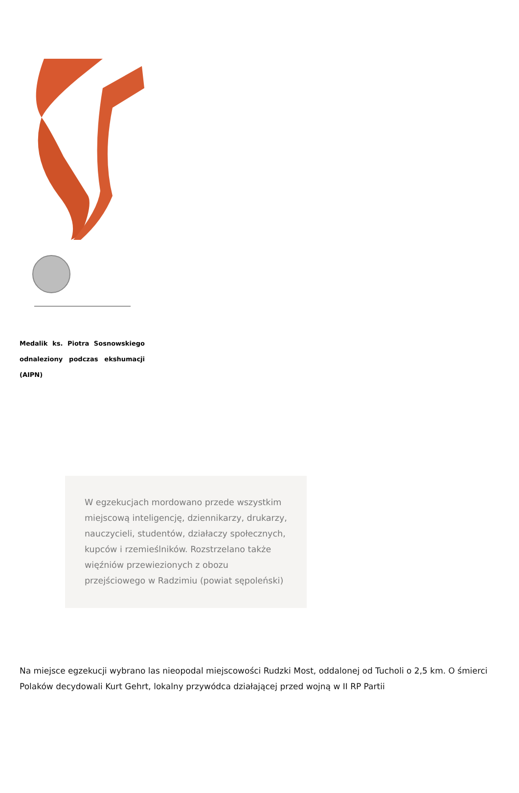Medalik ks. Piotra Sosnowskiego odnaleziony podczas ekshumacji (AIPN)
W egzekucjach mordowano przede wszystkim miejscową inteligencję, dziennikarzy, drukarzy, nauczycieli, studentów, działaczy społecznych, kupców i rzemieślników. Rozstrzelano także więźniów przewiezionych z obozu przejściowego w Radzimiu (powiat sępoleński)
Na miejsce egzekucji wybrano las nieopodal miejscowości Rudzki Most, oddalonej od Tucholi o 2,5 km. O śmierci Polaków decydowali Kurt Gehrt, lokalny przywódca działającej przed wojną w II RP Partii